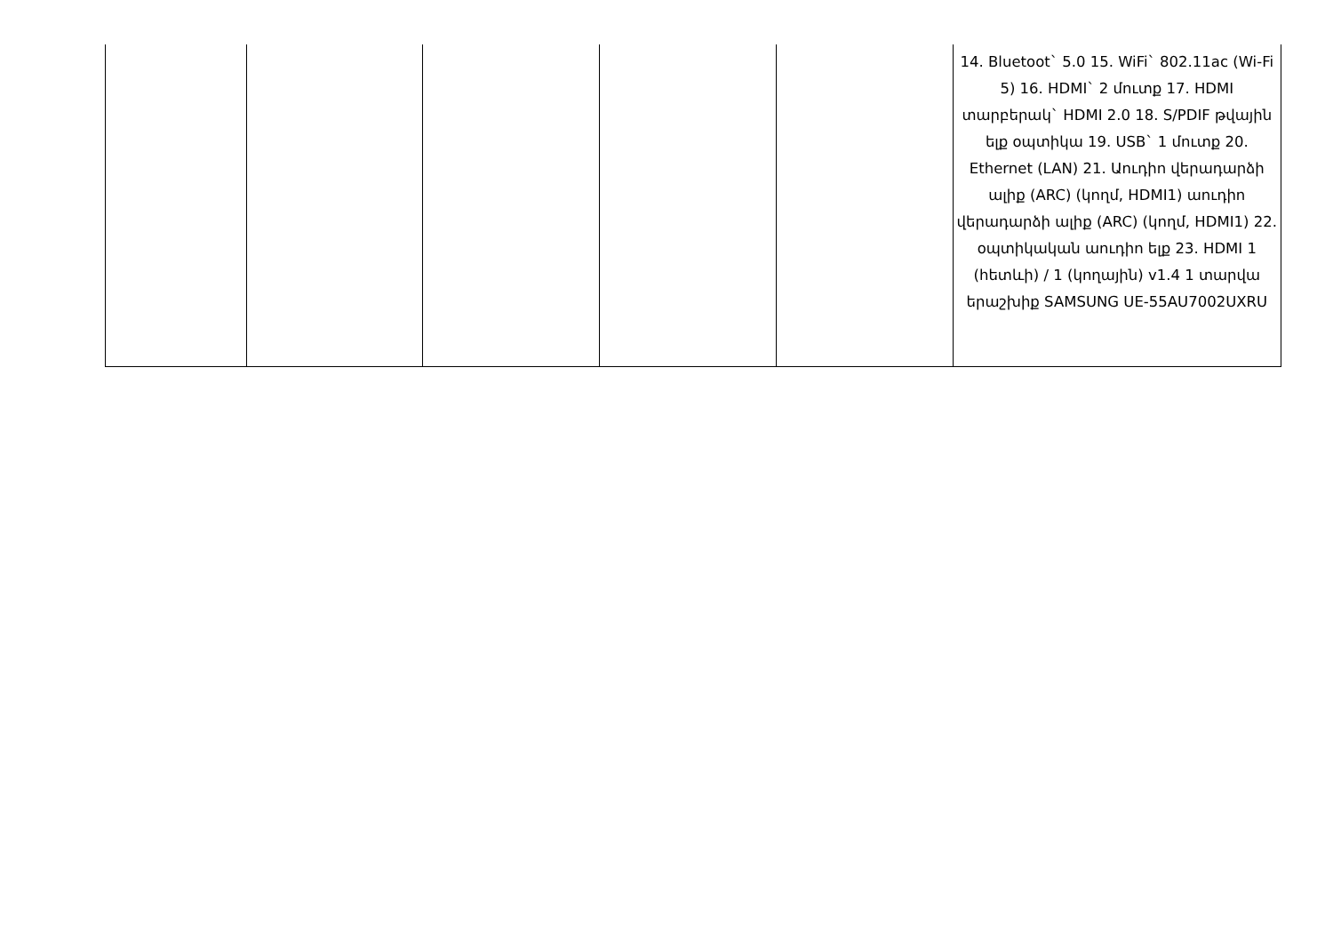| | | | | | 14. Bluetoot` 5.0 15. WiFi` 802.11ac (Wi-Fi 5) 16. HDMI` 2 մուտք 17. HDMI տարբերակ` HDMI 2.0 18. S/PDIF թվային ելք օպտիկա 19. USB` 1 մուտք 20. Ethernet (LAN) 21. Աուդիո վերադարձի ալիք (ARC) (կողմ, HDMI1) աուդիո վերադարձի ալիք (ARC) (կողմ, HDMI1) 22. օպտիկական աուդիո ելք 23. HDMI 1 (հետևի) / 1 (կողային) v1.4 1 տարվա երաշխիք SAMSUNG UE-55AU7002UXRU |